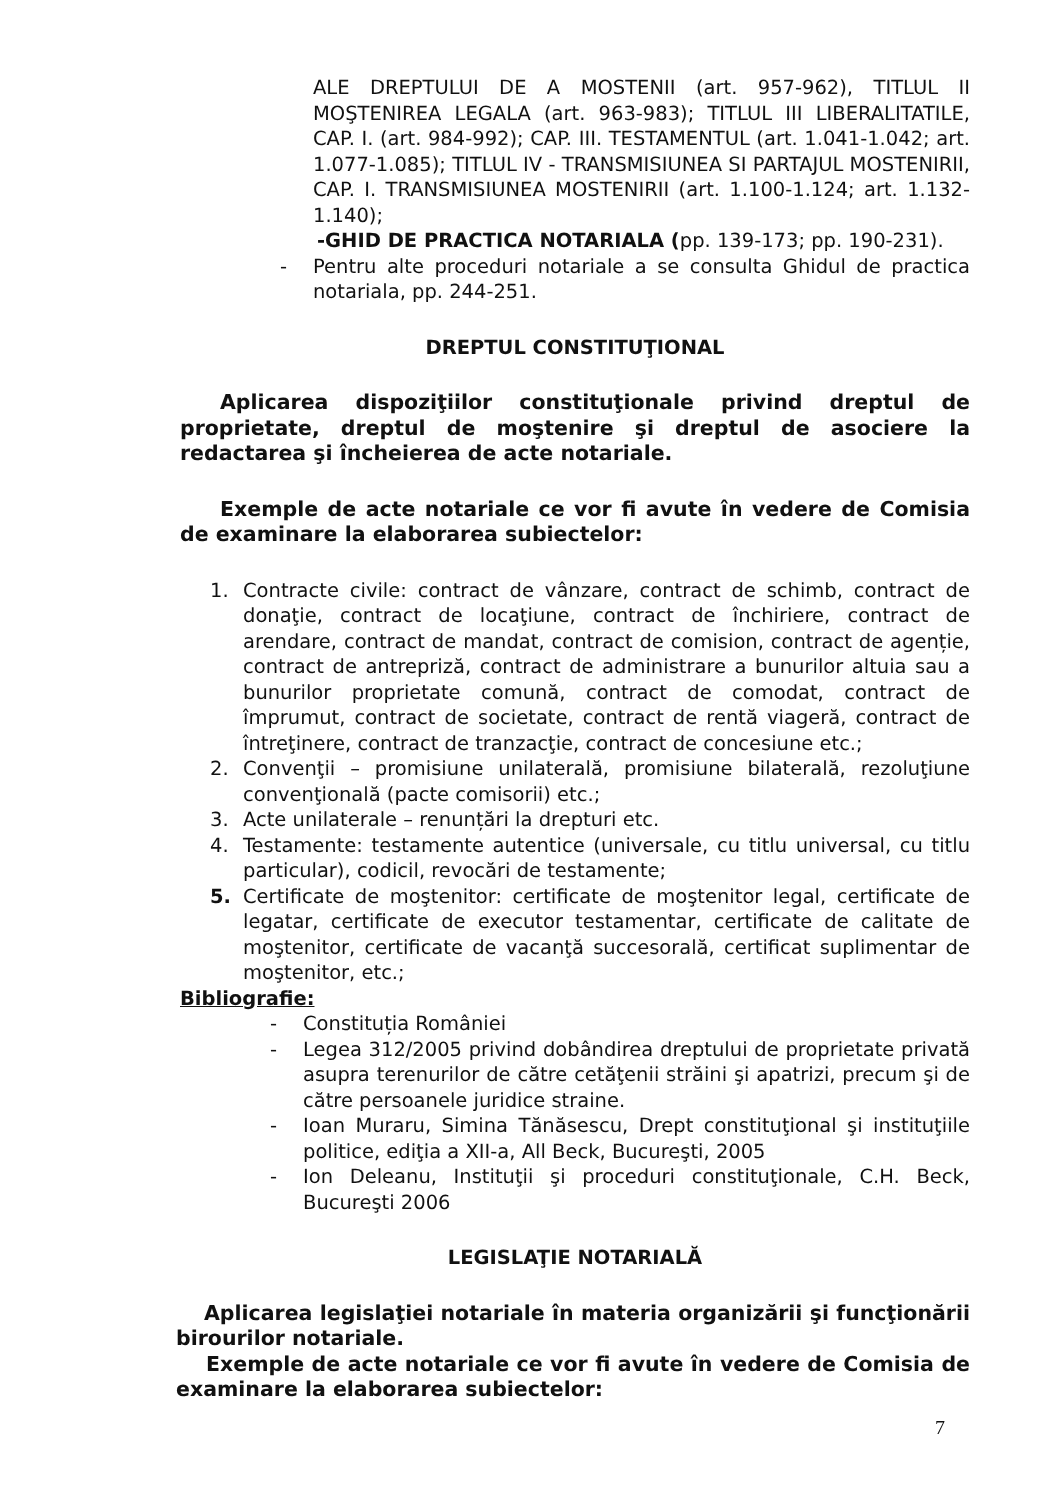ALE DREPTULUI DE A MOSTENII (art. 957-962), TITLUL II MOŞTENIREA LEGALA (art. 963-983); TITLUL III LIBERALITATILE, CAP. I. (art. 984-992); CAP. III. TESTAMENTUL (art. 1.041-1.042; art. 1.077-1.085); TITLUL IV - TRANSMISIUNEA SI PARTAJUL MOSTENIRII, CAP. I. TRANSMISIUNEA MOSTENIRII (art. 1.100-1.124; art. 1.132-1.140);
-GHID DE PRACTICA NOTARIALA (pp. 139-173; pp. 190-231).
- Pentru alte proceduri notariale a se consulta Ghidul de practica notariala, pp. 244-251.
DREPTUL CONSTITUŢIONAL
Aplicarea dispoziţiilor constituţionale privind dreptul de proprietate, dreptul de moştenire şi dreptul de asociere la redactarea şi încheierea de acte notariale.
Exemple de acte notariale ce vor fi avute în vedere de Comisia de examinare la elaborarea subiectelor:
1. Contracte civile: contract de vânzare, contract de schimb, contract de donaţie, contract de locaţiune, contract de închiriere, contract de arendare, contract de mandat, contract de comision, contract de agenție, contract de antrepriză, contract de administrare a bunurilor altuia sau a bunurilor proprietate comună, contract de comodat, contract de împrumut, contract de societate, contract de rentă viageră, contract de întreţinere, contract de tranzacţie, contract de concesiune etc.;
2. Convenţii – promisiune unilaterală, promisiune bilaterală, rezoluţiune convenţională (pacte comisorii) etc.;
3. Acte unilaterale – renunțări la drepturi etc.
4. Testamente: testamente autentice (universale, cu titlu universal, cu titlu particular), codicil, revocări de testamente;
5. Certificate de moştenitor: certificate de moştenitor legal, certificate de legatar, certificate de executor testamentar, certificate de calitate de moştenitor, certificate de vacanţă succesorală, certificat suplimentar de moştenitor, etc.;
Bibliografie:
- Constituția României
- Legea 312/2005 privind dobândirea dreptului de proprietate privată asupra terenurilor de către cetăţenii străini şi apatrizi, precum şi de către persoanele juridice straine.
- Ioan Muraru, Simina Tănăsescu, Drept constituţional şi instituţiile politice, ediţia a XII-a, All Beck, Bucureşti, 2005
- Ion Deleanu, Instituţii şi proceduri constituţionale, C.H. Beck, Bucureşti 2006
LEGISLAŢIE NOTARIALĂ
Aplicarea legislaţiei notariale în materia organizării şi funcţionării birourilor notariale.
Exemple de acte notariale ce vor fi avute în vedere de Comisia de examinare la elaborarea subiectelor:
7